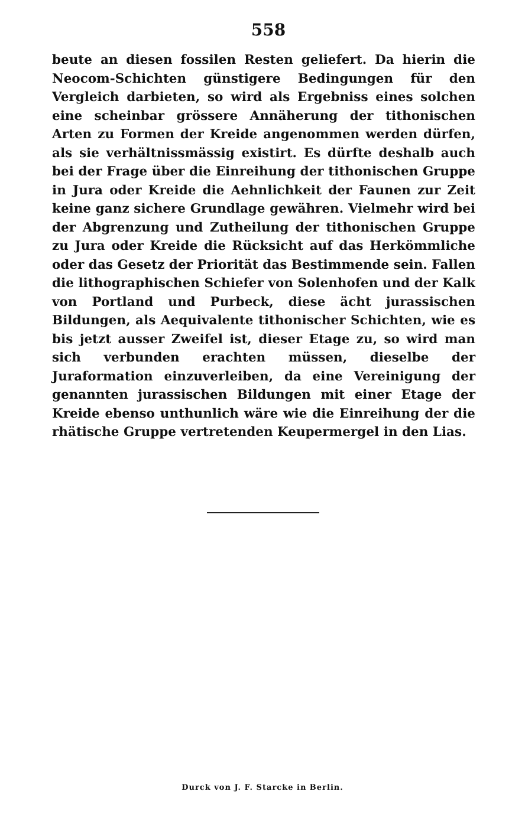558
beute an diesen fossilen Resten geliefert. Da hierin die Neocom-Schichten günstigere Bedingungen für den Vergleich darbieten, so wird als Ergebniss eines solchen eine scheinbar grössere Annäherung der tithonischen Arten zu Formen der Kreide angenommen werden dürfen, als sie verhältnissmässig existirt. Es dürfte deshalb auch bei der Frage über die Einreihung der tithonischen Gruppe in Jura oder Kreide die Aehnlichkeit der Faunen zur Zeit keine ganz sichere Grundlage gewähren. Vielmehr wird bei der Abgrenzung und Zutheilung der tithonischen Gruppe zu Jura oder Kreide die Rücksicht auf das Herkömmliche oder das Gesetz der Priorität das Bestimmende sein. Fallen die lithographischen Schiefer von Solenhofen und der Kalk von Portland und Purbeck, diese ächt jurassischen Bildungen, als Aequivalente tithonischer Schichten, wie es bis jetzt ausser Zweifel ist, dieser Etage zu, so wird man sich verbunden erachten müssen, dieselbe der Juraformation einzuverleiben, da eine Vereinigung der genannten jurassischen Bildungen mit einer Etage der Kreide ebenso unthunlich wäre wie die Einreihung der die rhätische Gruppe vertretenden Keupermergel in den Lias.
Durck von J. F. Starcke in Berlin.